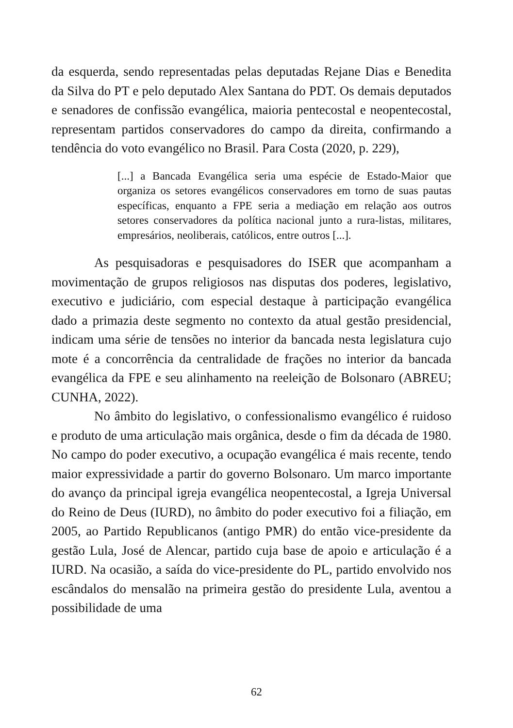da esquerda, sendo representadas pelas deputadas Rejane Dias e Benedita da Silva do PT e pelo deputado Alex Santana do PDT. Os demais deputados e senadores de confissão evangélica, maioria pentecostal e neopentecostal, representam partidos conservadores do campo da direita, confirmando a tendência do voto evangélico no Brasil. Para Costa (2020, p. 229),
[...] a Bancada Evangélica seria uma espécie de Estado-Maior que organiza os setores evangélicos conservadores em torno de suas pautas específicas, enquanto a FPE seria a mediação em relação aos outros setores conservadores da política nacional junto a rura-listas, militares, empresários, neoliberais, católicos, entre outros [...].
As pesquisadoras e pesquisadores do ISER que acompanham a movimentação de grupos religiosos nas disputas dos poderes, legislativo, executivo e judiciário, com especial destaque à participação evangélica dado a primazia deste segmento no contexto da atual gestão presidencial, indicam uma série de tensões no interior da bancada nesta legislatura cujo mote é a concorrência da centralidade de frações no interior da bancada evangélica da FPE e seu alinhamento na reeleição de Bolsonaro (ABREU; CUNHA, 2022).
No âmbito do legislativo, o confessionalismo evangélico é ruidoso e produto de uma articulação mais orgânica, desde o fim da década de 1980. No campo do poder executivo, a ocupação evangélica é mais recente, tendo maior expressividade a partir do governo Bolsonaro. Um marco importante do avanço da principal igreja evangélica neopentecostal, a Igreja Universal do Reino de Deus (IURD), no âmbito do poder executivo foi a filiação, em 2005, ao Partido Republicanos (antigo PMR) do então vice-presidente da gestão Lula, José de Alencar, partido cuja base de apoio e articulação é a IURD. Na ocasião, a saída do vice-presidente do PL, partido envolvido nos escândalos do mensalão na primeira gestão do presidente Lula, aventou a possibilidade de uma
62